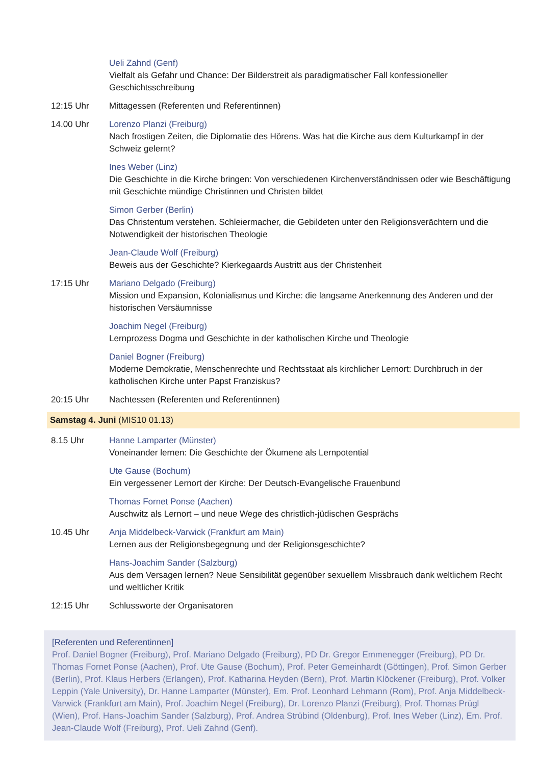Ueli Zahnd (Genf)
Vielfalt als Gefahr und Chance: Der Bilderstreit als paradigmatischer Fall konfessioneller Geschichtsschreibung
12:15 Uhr Mittagessen (Referenten und Referentinnen)
14.00 Uhr Lorenzo Planzi (Freiburg)
Nach frostigen Zeiten, die Diplomatie des Hörens. Was hat die Kirche aus dem Kulturkampf in der Schweiz gelernt?
Ines Weber (Linz)
Die Geschichte in die Kirche bringen: Von verschiedenen Kirchenverständnissen oder wie Beschäftigung mit Geschichte mündige Christinnen und Christen bildet
Simon Gerber (Berlin)
Das Christentum verstehen. Schleiermacher, die Gebildeten unter den Religionsverächtern und die Notwendigkeit der historischen Theologie
Jean-Claude Wolf (Freiburg)
Beweis aus der Geschichte? Kierkegaards Austritt aus der Christenheit
17:15 Uhr Mariano Delgado (Freiburg)
Mission und Expansion, Kolonialismus und Kirche: die langsame Anerkennung des Anderen und der historischen Versäumnisse
Joachim Negel (Freiburg)
Lernprozess Dogma und Geschichte in der katholischen Kirche und Theologie
Daniel Bogner (Freiburg)
Moderne Demokratie, Menschenrechte und Rechtsstaat als kirchlicher Lernort: Durchbruch in der katholischen Kirche unter Papst Franziskus?
20:15 Uhr Nachtessen (Referenten und Referentinnen)
Samstag 4. Juni (MIS10 01.13)
8.15 Uhr Hanne Lamparter (Münster)
Voneinander lernen: Die Geschichte der Ökumene als Lernpotential
Ute Gause (Bochum)
Ein vergessener Lernort der Kirche: Der Deutsch-Evangelische Frauenbund
Thomas Fornet Ponse (Aachen)
Auschwitz als Lernort – und neue Wege des christlich-jüdischen Gesprächs
10.45 Uhr Anja Middelbeck-Varwick (Frankfurt am Main)
Lernen aus der Religionsbegegnung und der Religionsgeschichte?
Hans-Joachim Sander (Salzburg)
Aus dem Versagen lernen? Neue Sensibilität gegenüber sexuellem Missbrauch dank weltlichem Recht und weltlicher Kritik
12:15 Uhr Schlussworte der Organisatoren
[Referenten und Referentinnen]
Prof. Daniel Bogner (Freiburg), Prof. Mariano Delgado (Freiburg), PD Dr. Gregor Emmenegger (Freiburg), PD Dr. Thomas Fornet Ponse (Aachen), Prof. Ute Gause (Bochum), Prof. Peter Gemeinhardt (Göttingen), Prof. Simon Gerber (Berlin), Prof. Klaus Herbers (Erlangen), Prof. Katharina Heyden (Bern), Prof. Martin Klöckener (Freiburg), Prof. Volker Leppin (Yale University), Dr. Hanne Lamparter (Münster), Em. Prof. Leonhard Lehmann (Rom), Prof. Anja Middelbeck-Varwick (Frankfurt am Main), Prof. Joachim Negel (Freiburg), Dr. Lorenzo Planzi (Freiburg), Prof. Thomas Prügl (Wien), Prof. Hans-Joachim Sander (Salzburg), Prof. Andrea Strübind (Oldenburg), Prof. Ines Weber (Linz), Em. Prof. Jean-Claude Wolf (Freiburg), Prof. Ueli Zahnd (Genf).